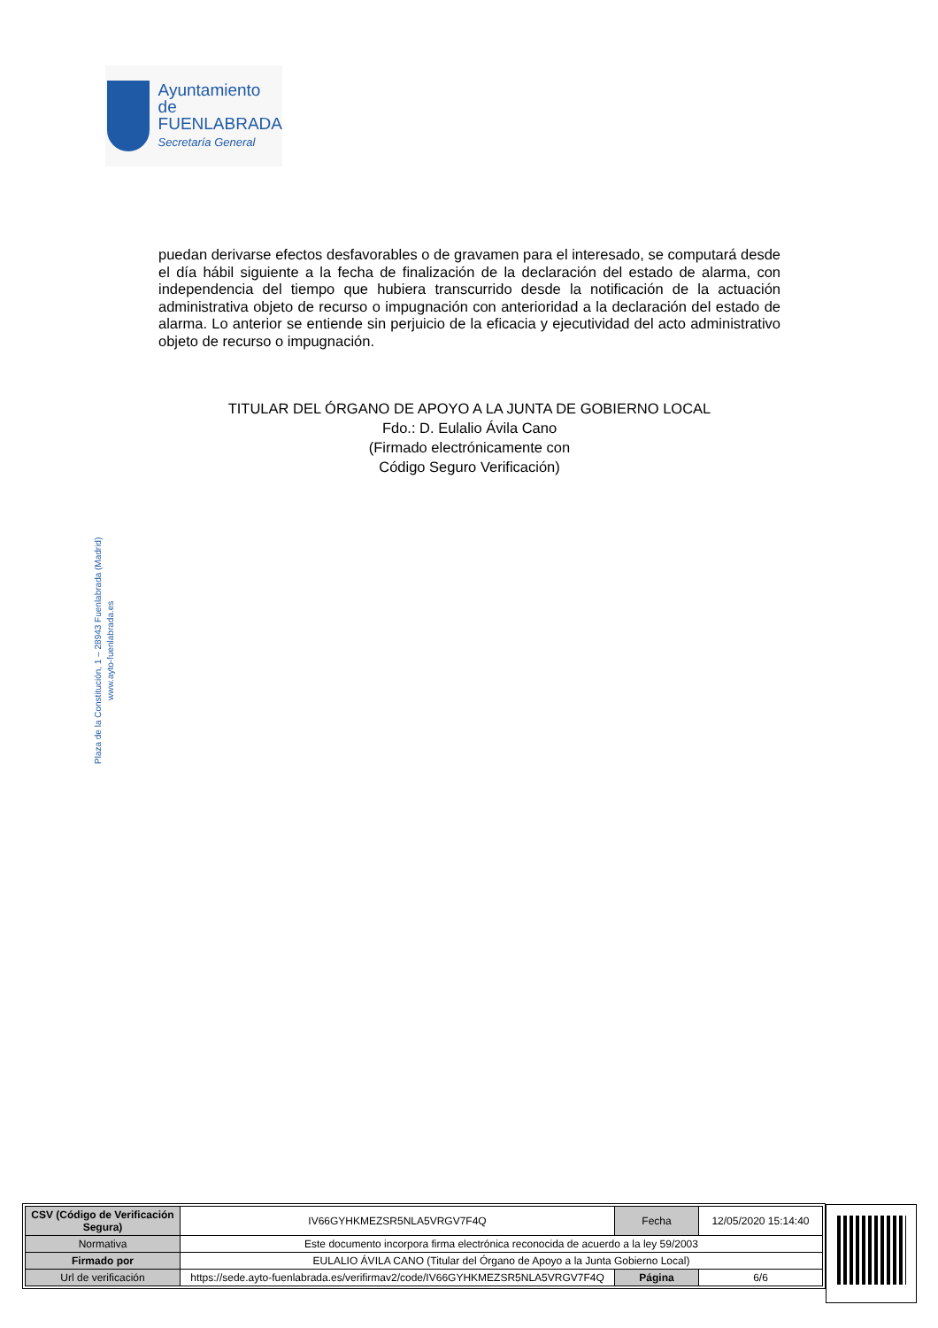Ayuntamiento de
FUENLABRADA
Secretaría General
puedan derivarse efectos desfavorables o de gravamen para el interesado, se computará desde el día hábil siguiente a la fecha de finalización de la declaración del estado de alarma, con independencia del tiempo que hubiera transcurrido desde la notificación de la actuación administrativa objeto de recurso o impugnación con anterioridad a la declaración del estado de alarma. Lo anterior se entiende sin perjuicio de la eficacia y ejecutividad del acto administrativo objeto de recurso o impugnación.
TITULAR DEL ÓRGANO DE APOYO A LA JUNTA DE GOBIERNO LOCAL
Fdo.: D. Eulalio Ávila Cano
(Firmado electrónicamente con
Código Seguro Verificación)
Plaza de la Constitución, 1 – 28943 Fuenlabrada (Madrid)
www.ayto-fuenlabrada.es
| CSV (Código de Verificación Segura) | IV66GYHKMEZSR5NLA5VRGV7F4Q | Fecha | 12/05/2020 15:14:40 |
| Normativa | Este documento incorpora firma electrónica reconocida de acuerdo a la ley 59/2003 | | |
| Firmado por | EULALIO ÁVILA CANO (Titular del Órgano de Apoyo a la Junta Gobierno Local) | | |
| Url de verificación | https://sede.ayto-fuenlabrada.es/verifirmav2/code/IV66GYHKMEZSR5NLA5VRGV7F4Q | Página | 6/6 |